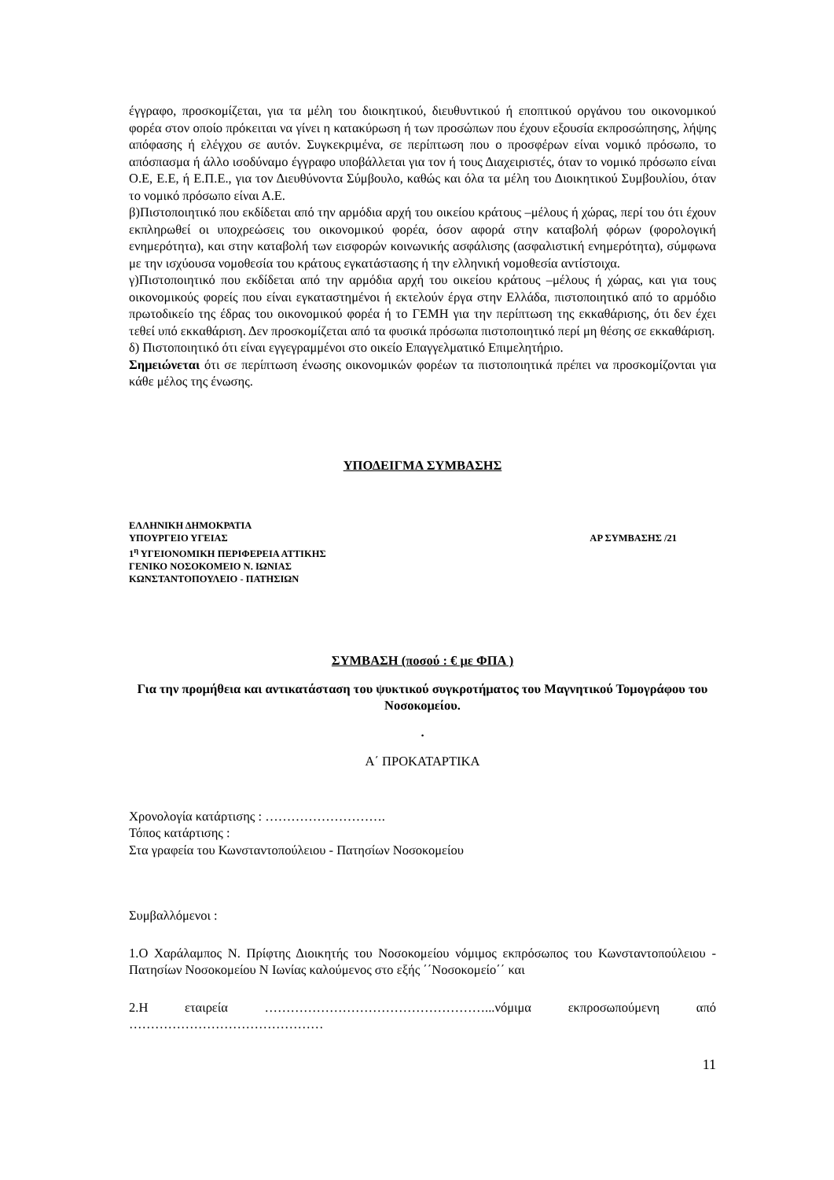έγγραφο, προσκομίζεται, για τα μέλη του διοικητικού, διευθυντικού ή εποπτικού οργάνου του οικονομικού φορέα στον οποίο πρόκειται να γίνει η κατακύρωση ή των προσώπων που έχουν εξουσία εκπροσώπησης, λήψης απόφασης ή ελέγχου σε αυτόν. Συγκεκριμένα, σε περίπτωση που ο προσφέρων είναι νομικό πρόσωπο, το απόσπασμα ή άλλο ισοδύναμο έγγραφο υποβάλλεται για τον ή τους Διαχειριστές, όταν το νομικό πρόσωπο είναι Ο.Ε, Ε.Ε, ή Ε.Π.Ε., για τον Διευθύνοντα Σύμβουλο, καθώς και όλα τα μέλη του Διοικητικού Συμβουλίου, όταν το νομικό πρόσωπο είναι Α.Ε.
β)Πιστοποιητικό που εκδίδεται από την αρμόδια αρχή του οικείου κράτους –μέλους ή χώρας, περί του ότι έχουν εκπληρωθεί οι υποχρεώσεις του οικονομικού φορέα, όσον αφορά στην καταβολή φόρων (φορολογική ενημερότητα), και στην καταβολή των εισφορών κοινωνικής ασφάλισης (ασφαλιστική ενημερότητα), σύμφωνα με την ισχύουσα νομοθεσία του κράτους εγκατάστασης ή την ελληνική νομοθεσία αντίστοιχα.
γ)Πιστοποιητικό που εκδίδεται από την αρμόδια αρχή του οικείου κράτους –μέλους ή χώρας, και για τους οικονομικούς φορείς που είναι εγκαταστημένοι ή εκτελούν έργα στην Ελλάδα, πιστοποιητικό από το αρμόδιο πρωτοδικείο της έδρας του οικονομικού φορέα ή το ΓΕΜΗ για την περίπτωση της εκκαθάρισης, ότι δεν έχει τεθεί υπό εκκαθάριση. Δεν προσκομίζεται από τα φυσικά πρόσωπα πιστοποιητικό περί μη θέσης σε εκκαθάριση.
δ) Πιστοποιητικό ότι είναι εγγεγραμμένοι στο οικείο Επαγγελματικό Επιμελητήριο.
Σημειώνεται ότι σε περίπτωση ένωσης οικονομικών φορέων τα πιστοποιητικά πρέπει να προσκομίζονται για κάθε μέλος της ένωσης.
ΥΠΟΔΕΙΓΜΑ ΣΥΜΒΑΣΗΣ
ΕΛΛΗΝΙΚΗ ΔΗΜΟΚΡΑΤΙΑ
ΥΠΟΥΡΓΕΙΟ ΥΓΕΙΑΣ ΑΡ ΣΥΜΒΑΣΗΣ /21
1<sup>η</sup> ΥΓΕΙΟΝΟΜΙΚΗ ΠΕΡΙΦΕΡΕΙΑ ΑΤΤΙΚΗΣ
ΓΕΝΙΚΟ ΝΟΣΟΚΟΜΕΙΟ Ν. ΙΩΝΙΑΣ
ΚΩΝΣΤΑΝΤΟΠΟΥΛΕΙΟ - ΠΑΤΗΣΙΩΝ
ΣΥΜΒΑΣΗ (ποσού : € με ΦΠΑ )
Για την προμήθεια και αντικατάσταση του ψυκτικού συγκροτήματος του Μαγνητικού Τομογράφου του Νοσοκομείου.
.
Α΄ ΠΡΟΚΑΤΑΡΤΙΚΑ
Χρονολογία κατάρτισης : ……………………….
Τόπος κατάρτισης :
Στα γραφεία του Κωνσταντοπούλειου - Πατησίων Νοσοκομείου
Συμβαλλόμενοι :
1.Ο Χαράλαμπος Ν. Πρίφτης Διοικητής του Νοσοκομείου νόμιμος εκπρόσωπος του Κωνσταντοπούλειου - Πατησίων Νοσοκομείου Ν Ιωνίας καλούμενος στο εξής ΄΄Νοσοκομείο΄΄ και
2.Η εταιρεία ……………………………………………...νόμιμα εκπροσωπούμενη από ………………………………………
11